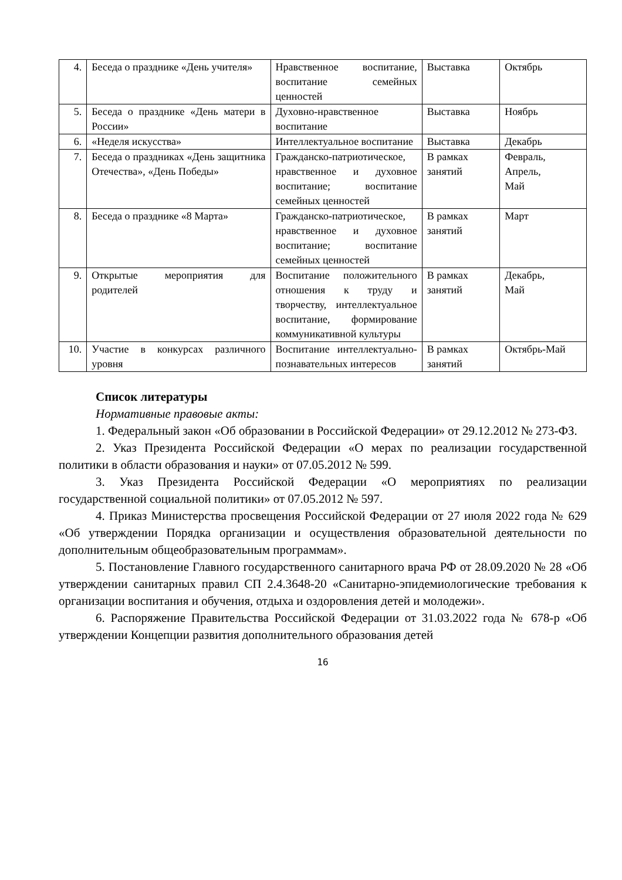| 4. | Беседа о празднике «День учителя» | Нравственное воспитание, воспитание семейных ценностей | Выставка | Октябрь |
| 5. | Беседа о празднике «День матери в России» | Духовно-нравственное воспитание | Выставка | Ноябрь |
| 6. | «Неделя искусства» | Интеллектуальное воспитание | Выставка | Декабрь |
| 7. | Беседа о праздниках «День защитника Отечества», «День Победы» | Гражданско-патриотическое, нравственное и духовное воспитание; воспитание семейных ценностей | В рамках занятий | Февраль, Апрель, Май |
| 8. | Беседа о празднике «8 Марта» | Гражданско-патриотическое, нравственное и духовное воспитание; воспитание семейных ценностей | В рамках занятий | Март |
| 9. | Открытые мероприятия для родителей | Воспитание положительного отношения к труду и творчеству, интеллектуальное воспитание, формирование коммуникативной культуры | В рамках занятий | Декабрь, Май |
| 10. | Участие в конкурсах различного уровня | Воспитание интеллектуально-познавательных интересов | В рамках занятий | Октябрь-Май |
Список литературы
Нормативные правовые акты:
1. Федеральный закон «Об образовании в Российской Федерации» от 29.12.2012 № 273-ФЗ.
2. Указ Президента Российской Федерации «О мерах по реализации государственной политики в области образования и науки» от 07.05.2012 № 599.
3. Указ Президента Российской Федерации «О мероприятиях по реализации государственной социальной политики» от 07.05.2012 № 597.
4. Приказ Министерства просвещения Российской Федерации от 27 июля 2022 года № 629 «Об утверждении Порядка организации и осуществления образовательной деятельности по дополнительным общеобразовательным программам».
5. Постановление Главного государственного санитарного врача РФ от 28.09.2020 № 28 «Об утверждении санитарных правил СП 2.4.3648-20 «Санитарно-эпидемиологические требования к организации воспитания и обучения, отдыха и оздоровления детей и молодежи».
6. Распоряжение Правительства Российской Федерации от 31.03.2022 года № 678-р «Об утверждении Концепции развития дополнительного образования детей
16